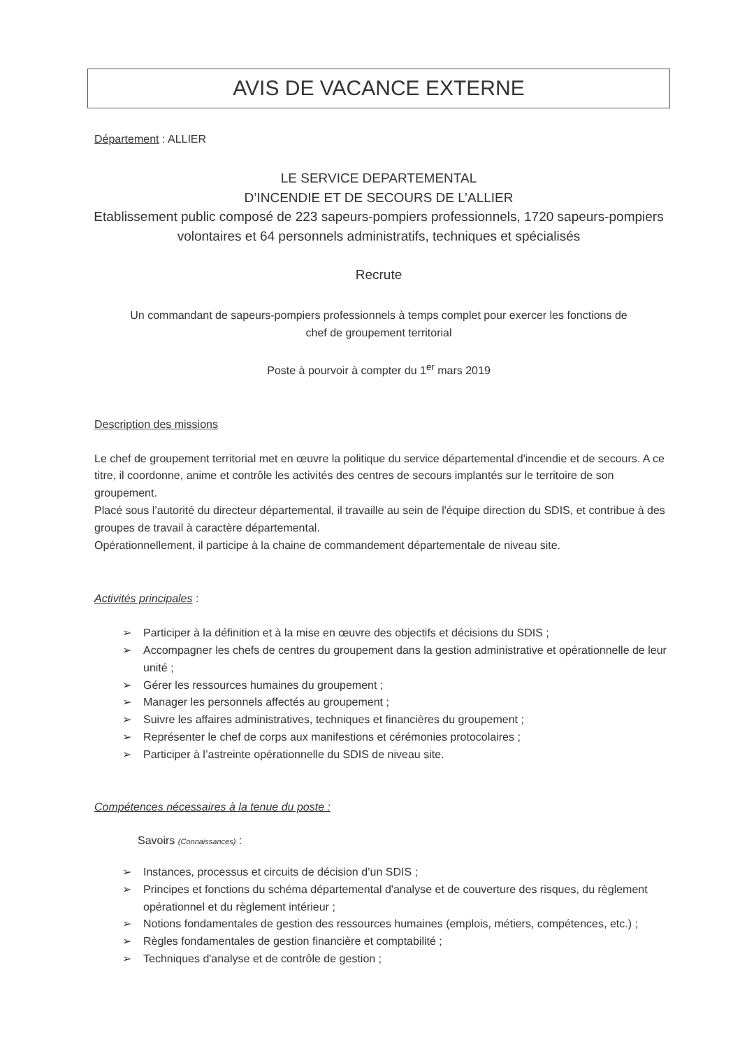AVIS DE VACANCE EXTERNE
Département : ALLIER
LE SERVICE DEPARTEMENTAL
D’INCENDIE ET DE SECOURS DE L’ALLIER
Etablissement public composé de 223 sapeurs-pompiers professionnels, 1720 sapeurs-pompiers volontaires et 64 personnels administratifs, techniques et spécialisés
Recrute
Un commandant de sapeurs-pompiers professionnels à temps complet pour exercer les fonctions de
chef de groupement territorial
Poste à pourvoir à compter du 1<sup>er</sup> mars 2019
Description des missions
Le chef de groupement territorial met en œuvre la politique du service départemental d'incendie et de secours. A ce titre, il coordonne, anime et contrôle les activités des centres de secours implantés sur le territoire de son groupement.
Placé sous l’autorité du directeur départemental, il travaille au sein de l'équipe direction du SDIS, et contribue à des groupes de travail à caractère départemental.
Opérationnellement, il participe à la chaine de commandement départementale de niveau site.
Activités principales :
➢ Participer à la définition et à la mise en œuvre des objectifs et décisions du SDIS ;
➢ Accompagner les chefs de centres du groupement dans la gestion administrative et opérationnelle de leur unité ;
➢ Gérer les ressources humaines du groupement ;
➢ Manager les personnels affectés au groupement ;
➢ Suivre les affaires administratives, techniques et financières du groupement ;
➢ Représenter le chef de corps aux manifestions et cérémonies protocolaires ;
➢ Participer à l’astreinte opérationnelle du SDIS de niveau site.
Compétences nécessaires à la tenue du poste :
Savoirs (Connaissances) :
➢ Instances, processus et circuits de décision d’un SDIS ;
➢ Principes et fonctions du schéma départemental d'analyse et de couverture des risques, du règlement opérationnel et du règlement intérieur ;
➢ Notions fondamentales de gestion des ressources humaines (emplois, métiers, compétences, etc.) ;
➢ Règles fondamentales de gestion financière et comptabilité ;
➢ Techniques d'analyse et de contrôle de gestion ;